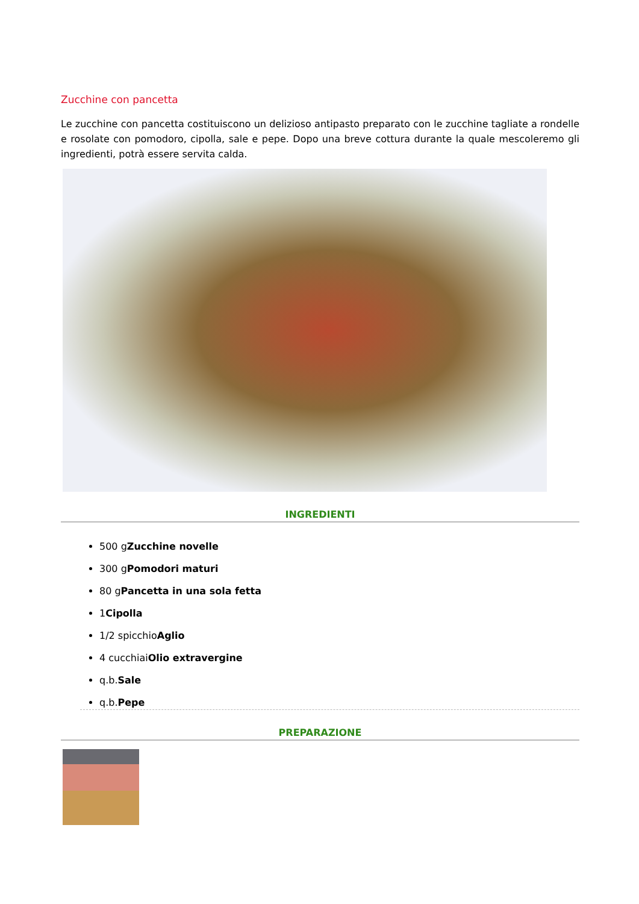Zucchine con pancetta
Le zucchine con pancetta costituiscono un delizioso antipasto preparato con le zucchine tagliate a rondelle e rosolate con pomodoro, cipolla, sale e pepe. Dopo una breve cottura durante la quale mescoleremo gli ingredienti, potrà essere servita calda.
INGREDIENTI
500 gZucchine novelle
300 gPomodori maturi
80 gPancetta in una sola fetta
1Cipolla
1/2 spicchioAglio
4 cucchiaiOlio extravergine
q.b.Sale
q.b.Pepe
PREPARAZIONE